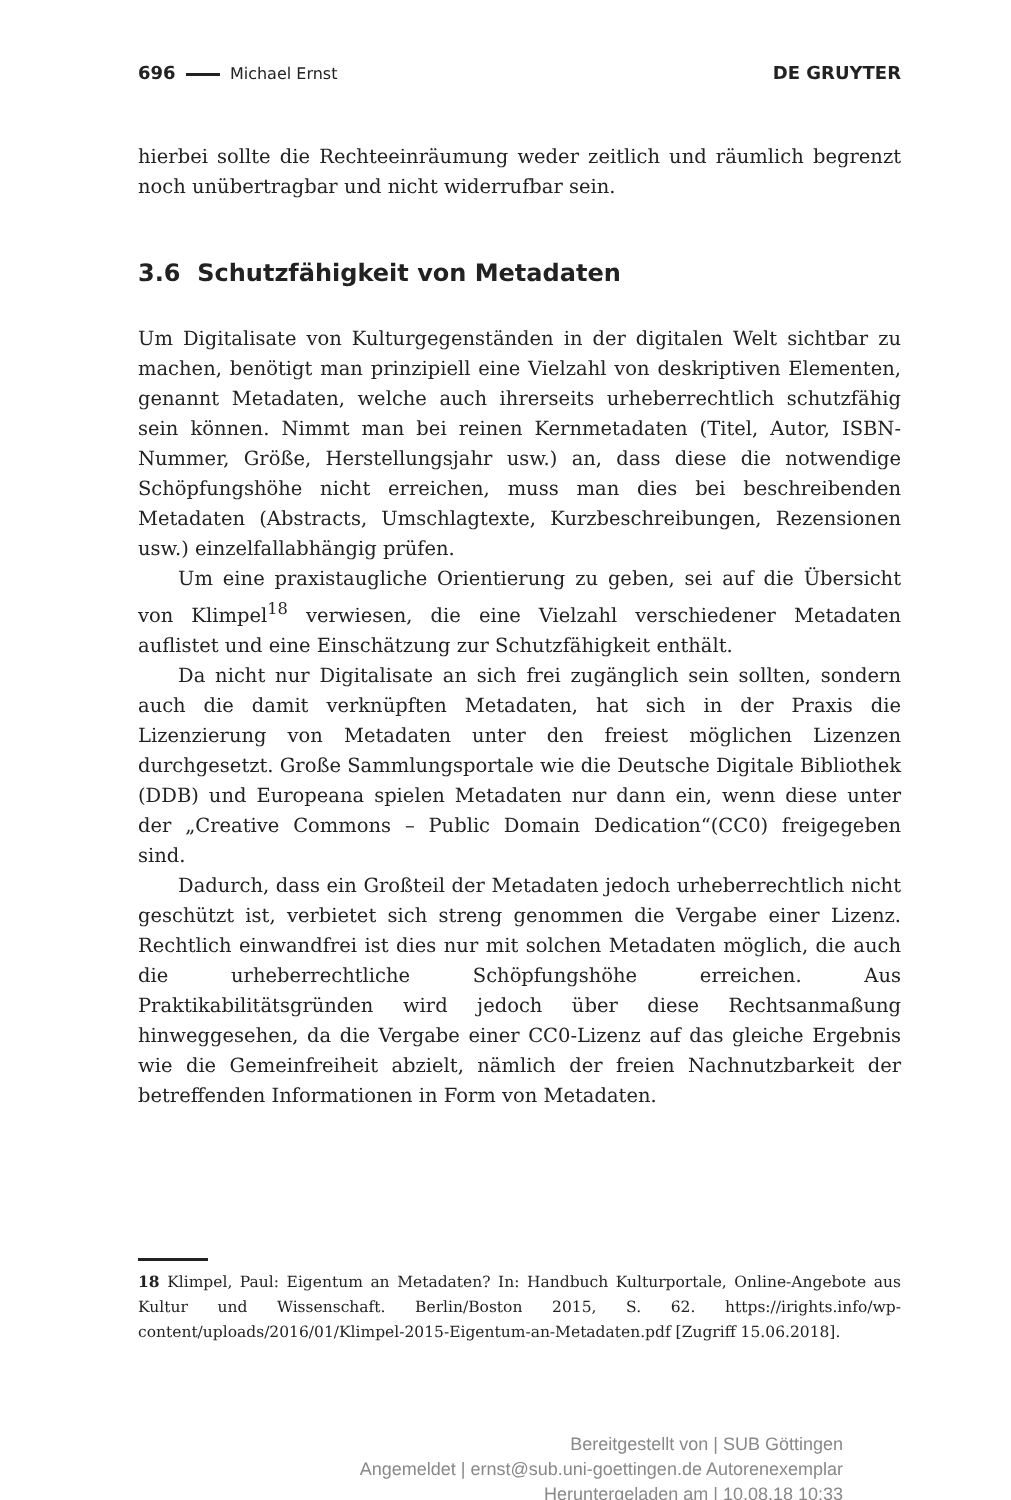696 Michael Ernst DE GRUYTER
hierbei sollte die Rechteeinräumung weder zeitlich und räumlich begrenzt noch unübertragbar und nicht widerrufbar sein.
3.6 Schutzfähigkeit von Metadaten
Um Digitalisate von Kulturgegenständen in der digitalen Welt sichtbar zu machen, benötigt man prinzipiell eine Vielzahl von deskriptiven Elementen, genannt Metadaten, welche auch ihrerseits urheberrechtlich schutzfähig sein können. Nimmt man bei reinen Kernmetadaten (Titel, Autor, ISBN-Nummer, Größe, Herstellungsjahr usw.) an, dass diese die notwendige Schöpfungshöhe nicht erreichen, muss man dies bei beschreibenden Metadaten (Abstracts, Umschlagtexte, Kurzbeschreibungen, Rezensionen usw.) einzelfallabhängig prüfen.
Um eine praxistaugliche Orientierung zu geben, sei auf die Übersicht von Klimpel<sup>18</sup> verwiesen, die eine Vielzahl verschiedener Metadaten auflistet und eine Einschätzung zur Schutzfähigkeit enthält.
Da nicht nur Digitalisate an sich frei zugänglich sein sollten, sondern auch die damit verknüpften Metadaten, hat sich in der Praxis die Lizenzierung von Metadaten unter den freiest möglichen Lizenzen durchgesetzt. Große Sammlungsportale wie die Deutsche Digitale Bibliothek (DDB) und Europeana spielen Metadaten nur dann ein, wenn diese unter der „Creative Commons – Public Domain Dedication“(CC0) freigegeben sind.
Dadurch, dass ein Großteil der Metadaten jedoch urheberrechtlich nicht geschützt ist, verbietet sich streng genommen die Vergabe einer Lizenz. Rechtlich einwandfrei ist dies nur mit solchen Metadaten möglich, die auch die urheberrechtliche Schöpfungshöhe erreichen. Aus Praktikabilitätsgründen wird jedoch über diese Rechtsanmaßung hinweggesehen, da die Vergabe einer CC0-Lizenz auf das gleiche Ergebnis wie die Gemeinfreiheit abzielt, nämlich der freien Nachnutzbarkeit der betreffenden Informationen in Form von Metadaten.
18 Klimpel, Paul: Eigentum an Metadaten? In: Handbuch Kulturportale, Online-Angebote aus Kultur und Wissenschaft. Berlin/Boston 2015, S. 62. https://irights.info/wp-content/uploads/2016/01/Klimpel-2015-Eigentum-an-Metadaten.pdf [Zugriff 15.06.2018].
Bereitgestellt von | SUB Göttingen
Angemeldet | ernst@sub.uni-goettingen.de Autorenexemplar
Heruntergeladen am | 10.08.18 10:33